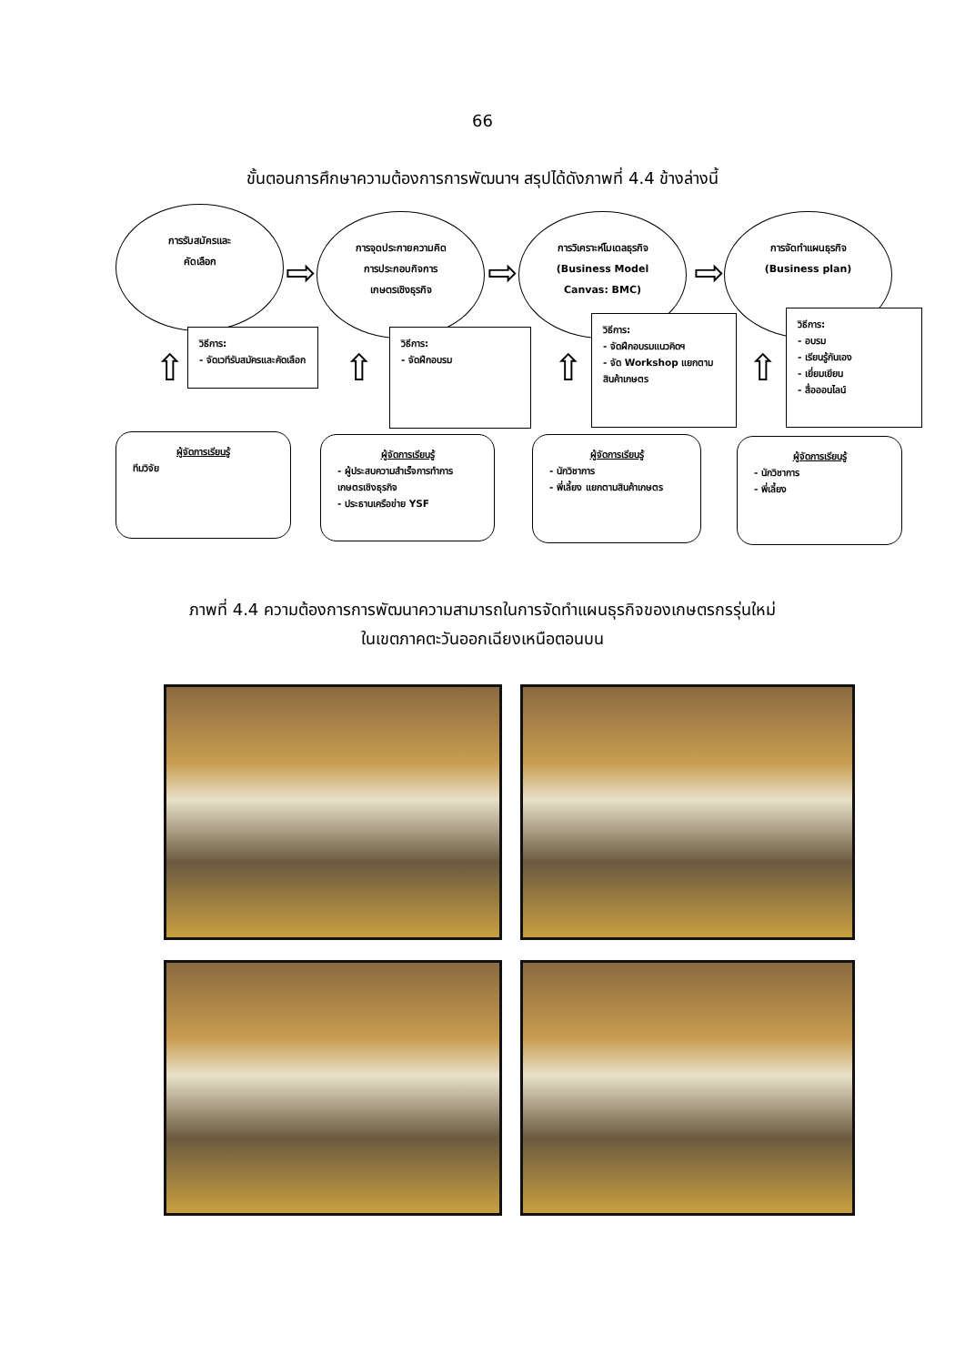66
ขั้นตอนการศึกษาความต้องการการพัฒนาฯ สรุปได้ดังภาพที่ 4.4 ข้างล่างนี้
การรับสมัครและ
คัดเลือก
การจุดประกายความคิด
การประกอบกิจการ
เกษตรเชิงธุรกิจ
การวิเคราะห์โมเดลธุรกิจ
(Business Model
Canvas: BMC)
การจัดทำแผนธุรกิจ
(Business plan)
⇨ ⇨ ⇨
วิธีการ:
- จัดเวทีรับสมัครและคัดเลือก
วิธีการ:
- จัดฝึกอบรม
วิธีการ:
- จัดฝึกอบรมแนวคิดฯ
- จัด Workshop แยกตาม สินค้าเกษตร
วิธีการ:
- อบรม
- เรียนรู้กันเอง
- เยี่ยมเยียน
- สื่อออนไลน์
⇧ ⇧ ⇧ ⇧
ผู้จัดการเรียนรู้
ทีมวิจัย
ผู้จัดการเรียนรู้
- ผู้ประสบความสำเร็จการทำการเกษตรเชิงธุรกิจ
- ประธานเครือข่าย YSF
ผู้จัดการเรียนรู้
- นักวิชาการ
- พี่เลี้ยง แยกตามสินค้าเกษตร
ผู้จัดการเรียนรู้
- นักวิชาการ
- พี่เลี้ยง
ภาพที่ 4.4 ความต้องการการพัฒนาความสามารถในการจัดทำแผนธุรกิจของเกษตรกรรุ่นใหม่
ในเขตภาคตะวันออกเฉียงเหนือตอนบน